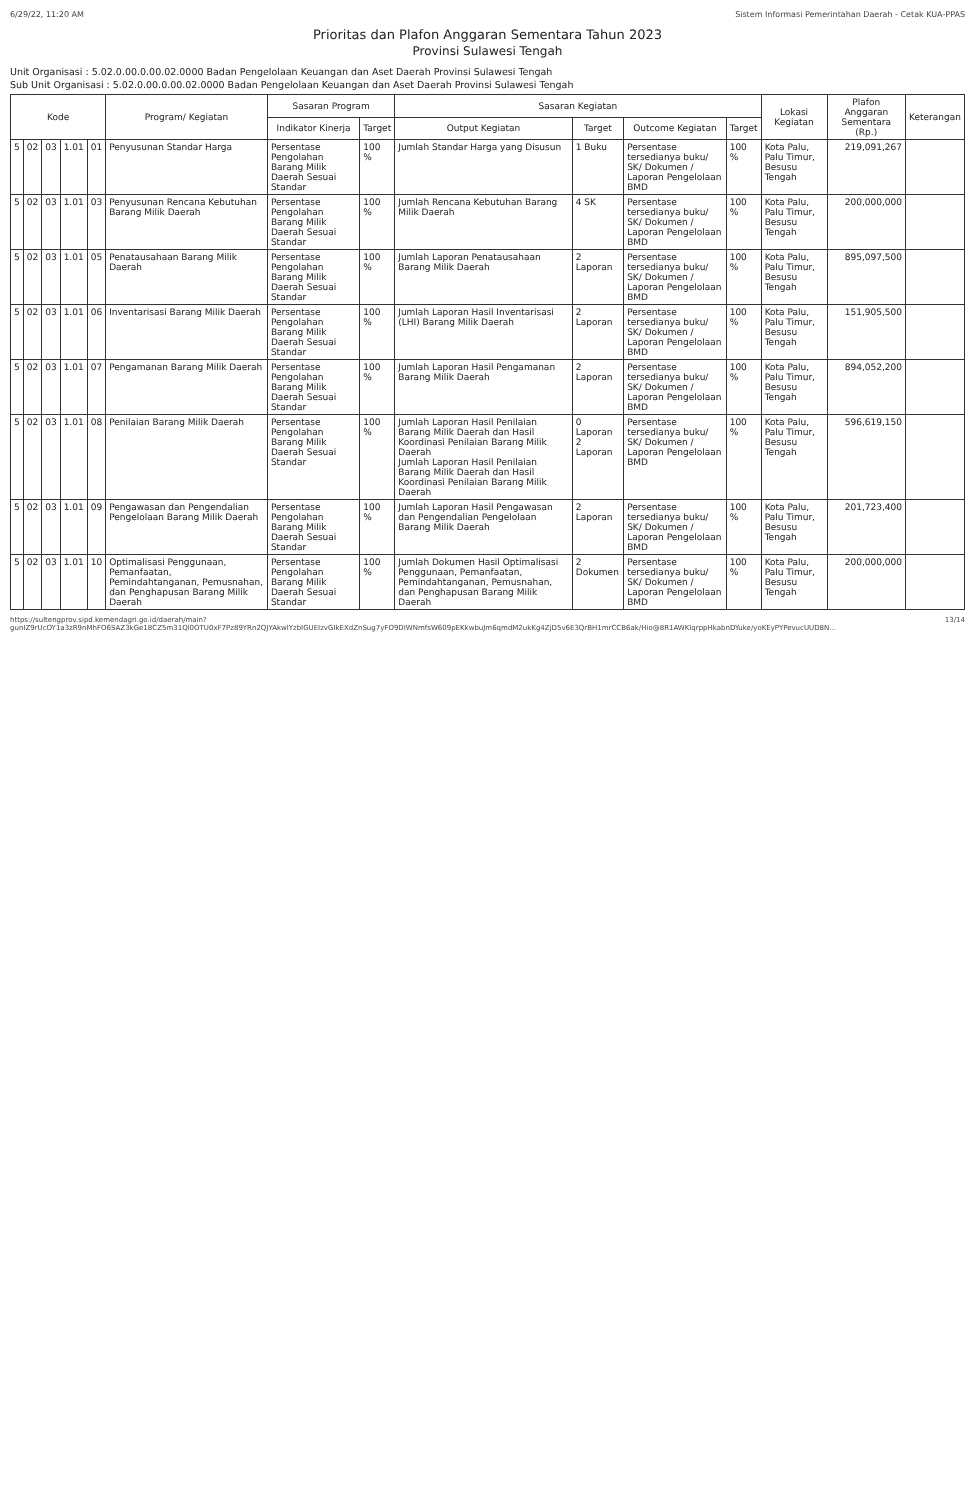6/29/22, 11:20 AM Sistem Informasi Pemerintahan Daerah - Cetak KUA-PPAS
Prioritas dan Plafon Anggaran Sementara Tahun 2023
Provinsi Sulawesi Tengah
Unit Organisasi : 5.02.0.00.0.00.02.0000 Badan Pengelolaan Keuangan dan Aset Daerah Provinsi Sulawesi Tengah
Sub Unit Organisasi : 5.02.0.00.0.00.02.0000 Badan Pengelolaan Keuangan dan Aset Daerah Provinsi Sulawesi Tengah
| Kode | | | | | Program/ Kegiatan | Sasaran Program | | Sasaran Kegiatan | | | | Lokasi Kegiatan | Plafon Anggaran Sementara (Rp.) | Keterangan |
| --- | --- | --- | --- | --- | --- | --- | --- | --- | --- | --- | --- | --- | --- | --- |
| | | | | | | Indikator Kinerja | Target | Output Kegiatan | Target | Outcome Kegiatan | Target | | | |
| 5 | 02 | 03 | 1.01 | 01 | Penyusunan Standar Harga | Persentase Pengolahan Barang Milik Daerah Sesuai Standar | 100 % | Jumlah Standar Harga yang Disusun | 1 Buku | Persentase tersedianya buku/ SK/ Dokumen / Laporan Pengelolaan BMD | 100 % | Kota Palu, Palu Timur, Besusu Tengah | 219,091,267 | |
| 5 | 02 | 03 | 1.01 | 03 | Penyusunan Rencana Kebutuhan Barang Milik Daerah | Persentase Pengolahan Barang Milik Daerah Sesuai Standar | 100 % | Jumlah Rencana Kebutuhan Barang Milik Daerah | 4 SK | Persentase tersedianya buku/ SK/ Dokumen / Laporan Pengelolaan BMD | 100 % | Kota Palu, Palu Timur, Besusu Tengah | 200,000,000 | |
| 5 | 02 | 03 | 1.01 | 05 | Penatausahaan Barang Milik Daerah | Persentase Pengolahan Barang Milik Daerah Sesuai Standar | 100 % | Jumlah Laporan Penatausahaan Barang Milik Daerah | 2 Laporan | Persentase tersedianya buku/ SK/ Dokumen / Laporan Pengelolaan BMD | 100 % | Kota Palu, Palu Timur, Besusu Tengah | 895,097,500 | |
| 5 | 02 | 03 | 1.01 | 06 | Inventarisasi Barang Milik Daerah | Persentase Pengolahan Barang Milik Daerah Sesuai Standar | 100 % | Jumlah Laporan Hasil Inventarisasi (LHI) Barang Milik Daerah | 2 Laporan | Persentase tersedianya buku/ SK/ Dokumen / Laporan Pengelolaan BMD | 100 % | Kota Palu, Palu Timur, Besusu Tengah | 151,905,500 | |
| 5 | 02 | 03 | 1.01 | 07 | Pengamanan Barang Milik Daerah | Persentase Pengolahan Barang Milik Daerah Sesuai Standar | 100 % | Jumlah Laporan Hasil Pengamanan Barang Milik Daerah | 2 Laporan | Persentase tersedianya buku/ SK/ Dokumen / Laporan Pengelolaan BMD | 100 % | Kota Palu, Palu Timur, Besusu Tengah | 894,052,200 | |
| 5 | 02 | 03 | 1.01 | 08 | Penilaian Barang Milik Daerah | Persentase Pengolahan Barang Milik Daerah Sesuai Standar | 100 % | Jumlah Laporan Hasil Penilaian Barang Milik Daerah dan Hasil Koordinasi Penilaian Barang Milik Daerah Jumlah Laporan Hasil Penilaian Barang Milik Daerah dan Hasil Koordinasi Penilaian Barang Milik Daerah | 0 Laporan 2 Laporan | Persentase tersedianya buku/ SK/ Dokumen / Laporan Pengelolaan BMD | 100 % | Kota Palu, Palu Timur, Besusu Tengah | 596,619,150 | |
| 5 | 02 | 03 | 1.01 | 09 | Pengawasan dan Pengendalian Pengelolaan Barang Milik Daerah | Persentase Pengolahan Barang Milik Daerah Sesuai Standar | 100 % | Jumlah Laporan Hasil Pengawasan dan Pengendalian Pengelolaan Barang Milik Daerah | 2 Laporan | Persentase tersedianya buku/ SK/ Dokumen / Laporan Pengelolaan BMD | 100 % | Kota Palu, Palu Timur, Besusu Tengah | 201,723,400 | |
| 5 | 02 | 03 | 1.01 | 10 | Optimalisasi Penggunaan, Pemanfaatan, Pemindahtanganan, Pemusnahan, dan Penghapusan Barang Milik Daerah | Persentase Pengolahan Barang Milik Daerah Sesuai Standar | 100 % | Jumlah Dokumen Hasil Optimalisasi Penggunaan, Pemanfaatan, Pemindahtanganan, Pemusnahan, dan Penghapusan Barang Milik Daerah | 2 Dokumen | Persentase tersedianya buku/ SK/ Dokumen / Laporan Pengelolaan BMD | 100 % | Kota Palu, Palu Timur, Besusu Tengah | 200,000,000 | |
https://sultengprov.sipd.kemendagri.go.id/daerah/main?gunIZ9rUcOY1a3zR9nMhFO6SAZ3kGe18CZ5m31Ql0OTU0xF7Pz89YRn2QJYAkwlYzbIGUEIzvGIkEXdZnSug7yFO9DIWNmfsW609pEKkwbuJm6qmdM2ukKg4ZjD5v6E3QrBH1mrCCB6ak/Hio@8R1AWKlqrppHkabnDYuke/yoKEyPYPevucUUD8N... 13/14